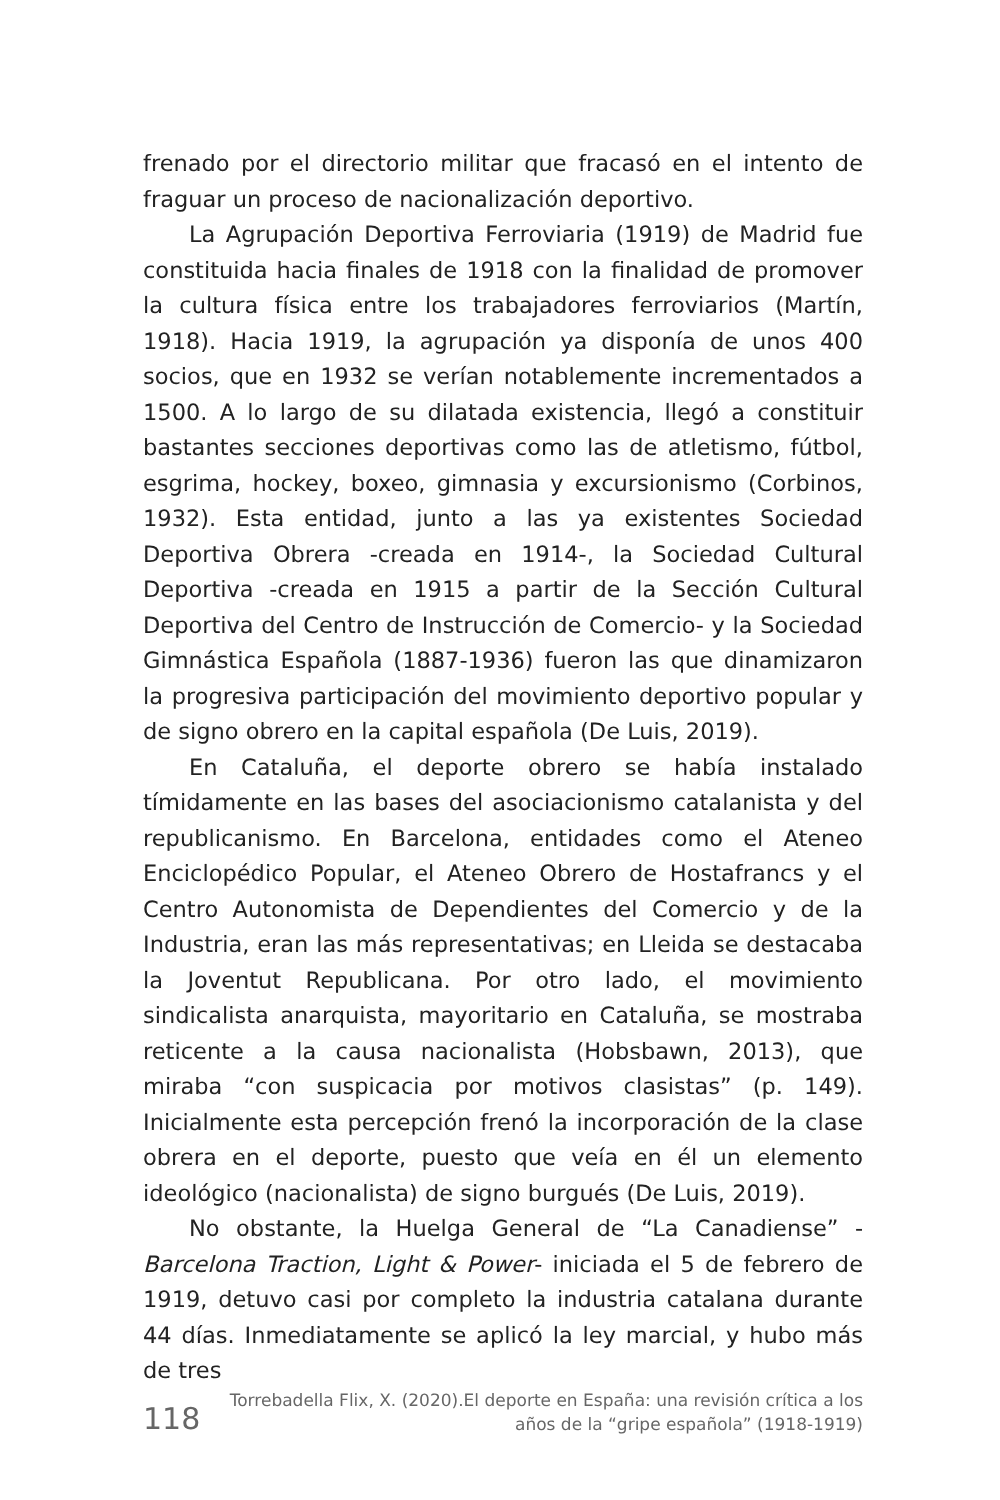frenado por el directorio militar que fracasó en el intento de fraguar un proceso de nacionalización deportivo.
La Agrupación Deportiva Ferroviaria (1919) de Madrid fue constituida hacia finales de 1918 con la finalidad de promover la cultura física entre los trabajadores ferroviarios (Martín, 1918). Hacia 1919, la agrupación ya disponía de unos 400 socios, que en 1932 se verían notablemente incrementados a 1500. A lo largo de su dilatada existencia, llegó a constituir bastantes secciones deportivas como las de atletismo, fútbol, esgrima, hockey, boxeo, gimnasia y excursionismo (Corbinos, 1932). Esta entidad, junto a las ya existentes Sociedad Deportiva Obrera -creada en 1914-, la Sociedad Cultural Deportiva -creada en 1915 a partir de la Sección Cultural Deportiva del Centro de Instrucción de Comercio- y la Sociedad Gimnástica Española (1887-1936) fueron las que dinamizaron la progresiva participación del movimiento deportivo popular y de signo obrero en la capital española (De Luis, 2019).
En Cataluña, el deporte obrero se había instalado tímidamente en las bases del asociacionismo catalanista y del republicanismo. En Barcelona, entidades como el Ateneo Enciclopédico Popular, el Ateneo Obrero de Hostafrancs y el Centro Autonomista de Dependientes del Comercio y de la Industria, eran las más representativas; en Lleida se destacaba la Joventut Republicana. Por otro lado, el movimiento sindicalista anarquista, mayoritario en Cataluña, se mostraba reticente a la causa nacionalista (Hobsbawn, 2013), que miraba “con suspicacia por motivos clasistas” (p. 149). Inicialmente esta percepción frenó la incorporación de la clase obrera en el deporte, puesto que veía en él un elemento ideológico (nacionalista) de signo burgués (De Luis, 2019).
No obstante, la Huelga General de “La Canadiense” -Barcelona Traction, Light & Power- iniciada el 5 de febrero de 1919, detuvo casi por completo la industria catalana durante 44 días. Inmediatamente se aplicó la ley marcial, y hubo más de tres
118
Torrebadella Flix, X. (2020).El deporte en España: una revisión crítica a los
años de la “gripe española” (1918-1919)